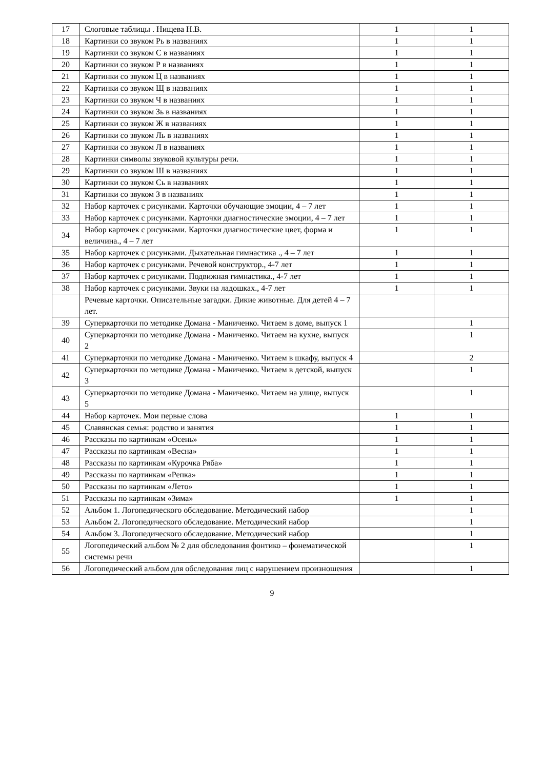| 17 | Слоговые таблицы . Нищева Н.В. | 1 | 1 |
| 18 | Картинки со звуком Рь в названиях | 1 | 1 |
| 19 | Картинки со звуком С в названиях | 1 | 1 |
| 20 | Картинки со звуком Р в названиях | 1 | 1 |
| 21 | Картинки со звуком Ц в названиях | 1 | 1 |
| 22 | Картинки со звуком Щ в названиях | 1 | 1 |
| 23 | Картинки со звуком Ч в названиях | 1 | 1 |
| 24 | Картинки со звуком Зь в названиях | 1 | 1 |
| 25 | Картинки со звуком Ж в названиях | 1 | 1 |
| 26 | Картинки со звуком Ль в названиях | 1 | 1 |
| 27 | Картинки со звуком Л в названиях | 1 | 1 |
| 28 | Картинки символы звуковой культуры речи. | 1 | 1 |
| 29 | Картинки со звуком Ш в названиях | 1 | 1 |
| 30 | Картинки со звуком Сь в названиях | 1 | 1 |
| 31 | Картинки со звуком З в названиях | 1 | 1 |
| 32 | Набор карточек с рисунками. Карточки обучающие эмоции, 4 – 7 лет | 1 | 1 |
| 33 | Набор карточек с рисунками. Карточки диагностические эмоции, 4 – 7 лет | 1 | 1 |
| 34 | Набор карточек с рисунками. Карточки диагностические цвет, форма и величина., 4 – 7 лет | 1 | 1 |
| 35 | Набор карточек с рисунками. Дыхательная гимнастика ., 4 – 7 лет | 1 | 1 |
| 36 | Набор карточек с рисунками. Речевой конструктор., 4-7 лет | 1 | 1 |
| 37 | Набор карточек с рисунками. Подвижная гимнастика., 4-7 лет | 1 | 1 |
| 38 | Набор карточек с рисунками. Звуки на ладошках., 4-7 лет | 1 | 1 |
| | Речевые карточки. Описательные загадки. Дикие животные. Для детей 4 – 7 лет. | | |
| 39 | Суперкарточки по методике Домана - Маниченко. Читаем в доме, выпуск 1 | | 1 |
| 40 | Суперкарточки по методике Домана - Маниченко. Читаем на кухне, выпуск 2 | | 1 |
| 41 | Суперкарточки по методике Домана - Маниченко. Читаем в шкафу, выпуск 4 | | 2 |
| 42 | Суперкарточки по методике Домана - Маниченко. Читаем в детской, выпуск 3 | | 1 |
| 43 | Суперкарточки по методике Домана - Маниченко. Читаем на улице, выпуск 5 | | 1 |
| 44 | Набор карточек. Мои первые слова | 1 | 1 |
| 45 | Славянская семья: родство и занятия | 1 | 1 |
| 46 | Рассказы по картинкам «Осень» | 1 | 1 |
| 47 | Рассказы по картинкам «Весна» | 1 | 1 |
| 48 | Рассказы по картинкам «Курочка Ряба» | 1 | 1 |
| 49 | Рассказы по картинкам «Репка» | 1 | 1 |
| 50 | Рассказы по картинкам «Лето» | 1 | 1 |
| 51 | Рассказы по картинкам «Зима» | 1 | 1 |
| 52 | Альбом 1. Логопедического обследование. Методический набор | | 1 |
| 53 | Альбом 2. Логопедического обследование. Методический набор | | 1 |
| 54 | Альбом 3. Логопедического обследование. Методический набор | | 1 |
| 55 | Логопедический альбом № 2 для обследования фонтико – фонематической системы речи | | 1 |
| 56 | Логопедический альбом для обследования лиц с нарушением произношения | | 1 |
9